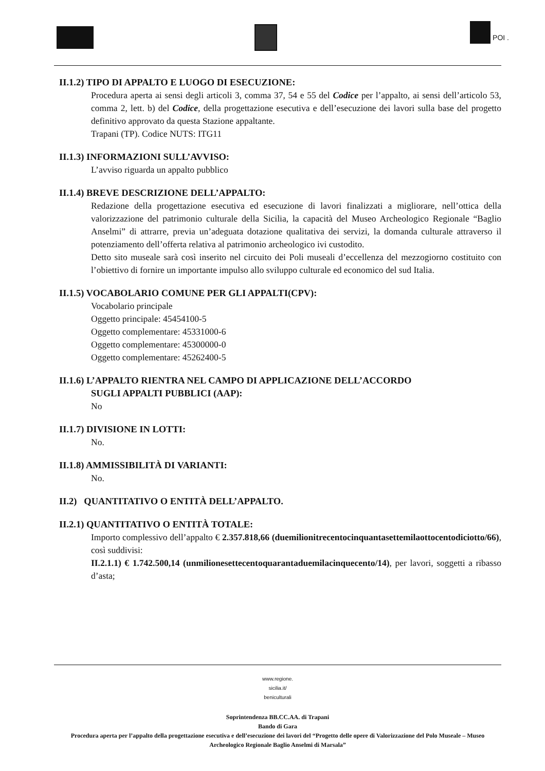POI .
II.1.2) TIPO DI APPALTO E LUOGO DI ESECUZIONE:
Procedura aperta ai sensi degli articoli 3, comma 37, 54 e 55 del Codice per l’appalto, ai sensi dell’articolo 53, comma 2, lett. b) del Codice, della progettazione esecutiva e dell’esecuzione dei lavori sulla base del progetto definitivo approvato da questa Stazione appaltante.
Trapani (TP). Codice NUTS: ITG11
II.1.3) INFORMAZIONI SULL’AVVISO:
L’avviso riguarda un appalto pubblico
II.1.4) BREVE DESCRIZIONE DELL’APPALTO:
Redazione della progettazione esecutiva ed esecuzione di lavori finalizzati a migliorare, nell’ottica della valorizzazione del patrimonio culturale della Sicilia, la capacità del Museo Archeologico Regionale “Baglio Anselmi” di attrarre, previa un’adeguata dotazione qualitativa dei servizi, la domanda culturale attraverso il potenziamento dell’offerta relativa al patrimonio archeologico ivi custodito.
Detto sito museale sarà così inserito nel circuito dei Poli museali d’eccellenza del mezzogiorno costituito con l’obiettivo di fornire un importante impulso allo sviluppo culturale ed economico del sud Italia.
II.1.5) VOCABOLARIO COMUNE PER GLI APPALTI(CPV):
Vocabolario principale
Oggetto principale: 45454100-5
Oggetto complementare: 45331000-6
Oggetto complementare: 45300000-0
Oggetto complementare: 45262400-5
II.1.6) L’APPALTO RIENTRA NEL CAMPO DI APPLICAZIONE DELL’ACCORDO
SUGLI APPALTI PUBBLICI (AAP):
No
II.1.7) DIVISIONE IN LOTTI:
No.
II.1.8) AMMISSIBILITÀ DI VARIANTI:
No.
II.2) QUANTITATIVO O ENTITÀ DELL’APPALTO.
II.2.1) QUANTITATIVO O ENTITÀ TOTALE:
Importo complessivo dell’appalto € 2.357.818,66 (duemilionitrecentocinquantasettemilaottocentodiciotto/66), così suddivisi:
II.2.1.1) € 1.742.500,14 (unmilionesettecentoquarantaduemilacinquecento/14), per lavori, soggetti a ribasso d’asta;
www.regione.
sicilia.it/
beniculturali
Soprintendenza BB.CC.AA. di Trapani
Bando di Gara
Procedura aperta per l’appalto della progettazione esecutiva e dell’esecuzione dei lavori del “Progetto delle opere di Valorizzazione del Polo Museale – Museo Archeologico Regionale Baglio Anselmi di Marsala”